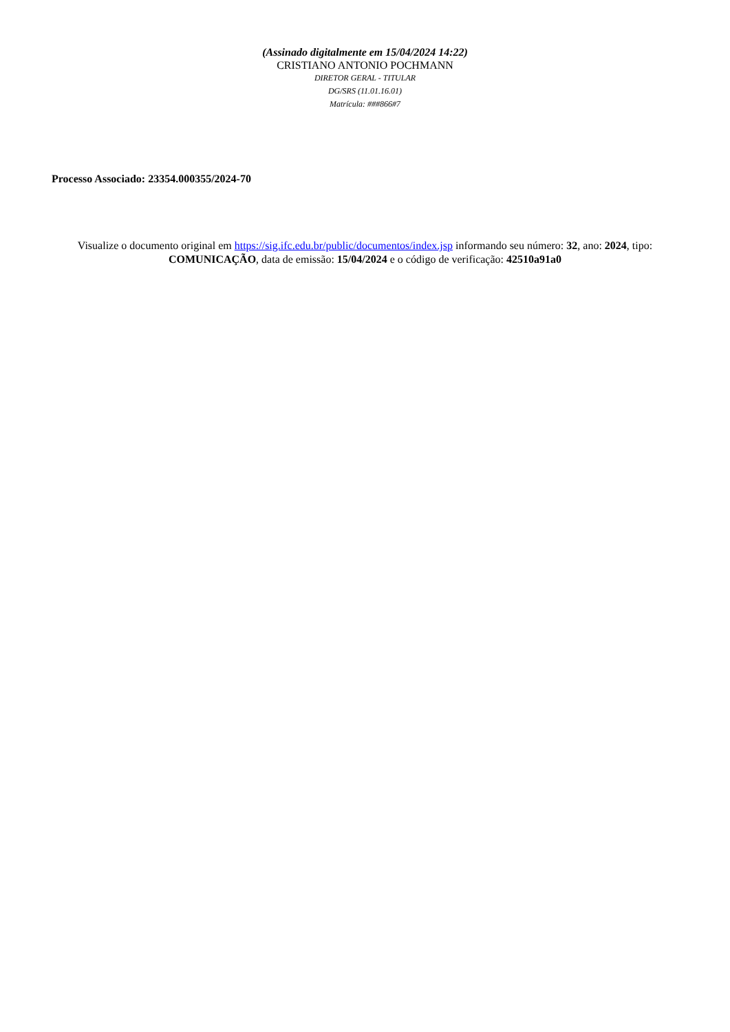(Assinado digitalmente em 15/04/2024 14:22)
CRISTIANO ANTONIO POCHMANN
DIRETOR GERAL - TITULAR
DG/SRS (11.01.16.01)
Matrícula: ###866#7
Processo Associado: 23354.000355/2024-70
Visualize o documento original em https://sig.ifc.edu.br/public/documentos/index.jsp informando seu número: 32, ano: 2024, tipo: COMUNICAÇÃO, data de emissão: 15/04/2024 e o código de verificação: 42510a91a0